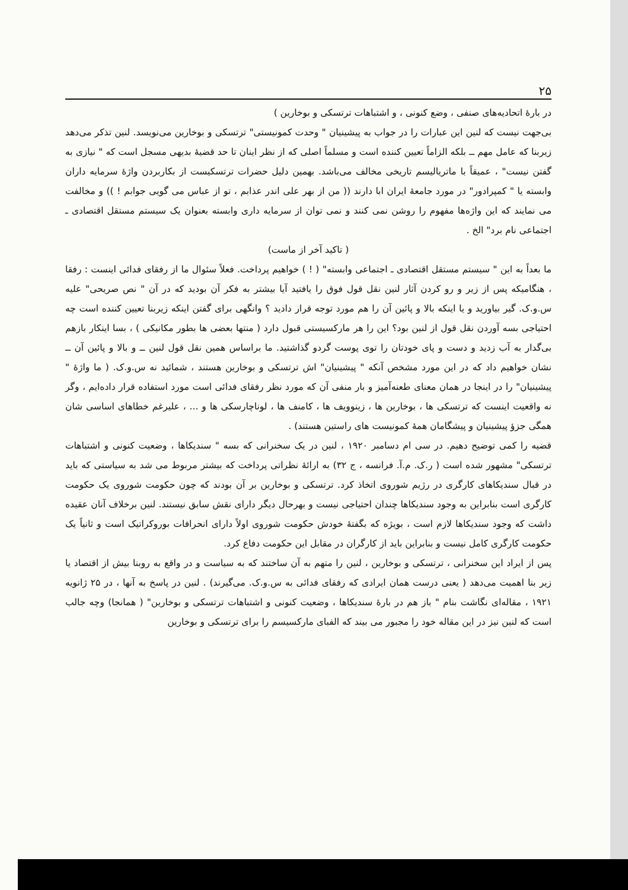۲۵
در بارهٔ اتحادیه‌های صنفی ، وضع کنونی ، و اشتباهات ترتسکی و بوخارین )
بی‌جهت نیست که لنین این عبارات را در جواب به پیشینیان " وحدت کمونیستی" ترتسکی و بوخارین می‌نویسد. لنین تذکر می‌دهد زیربنا که عامل مهم ــ بلکه الزاماً تعیین کننده است و مسلماً اصلی که از نظر اینان تا حد قضیهٔ بدیهی مسجل است که " نیازی به گفتن نیست" ، عمیقاً با ماتریالیسم تاریخی مخالف می‌باشد. بهمین دلیل حضرات ترتسکیست از بکاربردن واژهٔ سرمایه داران وابسته یا " کمپرادور" در مورد جامعهٔ ایران ابا دارند (( من از بهر علی اندر عذابم ، تو از عباس می گویی جوابم ! )) و مخالفت می نمایند که این واژه‌ها مفهوم را روشن نمی کنند و نمی توان از سرمایه داری وابسته بعنوان یک سیستم مستقل اقتصادی ـ اجتماعی نام برد" الخ .
( تاکید آخر از ماست)
ما بعداً به این " سیستم مستقل اقتصادی ـ اجتماعی وابسته" ( ! ) خواهیم پرداخت. فعلاً سئوال ما از رفقای فدائی اینست : رفقا ، هنگامیکه پس از زیر و رو کردن آثار لنین نقل قول فوق را یافتید آیا بیشتر به فکر آن بودید که در آن " نص صریحی" علیه س.و.ک. گیر بیاورید و یا اینکه بالا و پائین آن را هم مورد توجه قرار دادید ؟ وانگهی برای گفتن اینکه زیربنا تعیین کننده است چه احتیاجی بسه آوردن نقل قول از لنین بود؟ این را هر مارکسیستی قبول دارد ( منتها بعضی ها بطور مکانیکی ) ، بسا اینکار بازهم بی‌گدار به آب زدید و دست و پای خودتان را توی پوست گردو گذاشتید. ما براساس همین نقل قول لنین ــ و بالا و پائین آن ــ نشان خواهیم داد که در این مورد مشخص آنکه " پیشینیان" اش ترتسکی و بوخارین هستند ، شمائید نه س.و.ک. ( ما واژهٔ " پیشینیان" را در اینجا در همان معنای طعنه‌آمیز و بار منفی آن که مورد نظر رفقای فدائی است مورد استفاده قرار داده‌ایم ، وگر نه واقعیت اینست که ترتسکی ها ، بوخارین ها ، زینوویف ها ، کامنف ها ، لوناچارسکی ها و ... ، علیرغم خطاهای اساسی شان همگی جزؤ پیشینیان و پیشگامان همهٔ کمونیست های راستین هستند) .
قضیه را کمی توضیح دهیم. در سی ام دسامبر ۱۹۲۰ ، لنین در یک سخنرانی که بسه " سندیکاها ، وضعیت کنونی و اشتباهات ترتسکی" مشهور شده است ( ر.ک. م.آ. فرانسه ، ج ۳۲) به ارائهٔ نظراتی پرداخت که بیشتر مربوط می شد به سیاستی که باید در قبال سندیکاهای کارگری در رژیم شوروی اتخاذ کرد. ترتسکی و بوخارین بر آن بودند که چون حکومت شوروی یک حکومت کارگری است بنابراین به وجود سندیکاها چندان احتیاجی نیست و بهرحال دیگر دارای نقش سابق نیستند. لنین برخلاف آنان عقیده داشت که وجود سندیکاها لازم است ، بویژه که بگفتهٔ خودش حکومت شوروی اولاً دارای انحرافات بوروکراتیک است و ثانیاً یک حکومت کارگری کامل نیست و بنابراین باید از کارگران در مقابل این حکومت دفاع کرد.
پس از ایراد این سخنرانی ، ترتسکی و بوخارین ، لنین را متهم به آن ساختند که به سیاست و در واقع به روبنا بیش از اقتصاد یا زیر بنا اهمیت می‌دهد ( یعنی درست همان ایرادی که رفقای فدائی به س.و.ک. می‌گیرند) . لنین در پاسخ به آنها ، در ۲۵ ژانویه ۱۹۲۱ ، مقاله‌ای نگاشت بنام " باز هم در بارهٔ سندیکاها ، وضعیت کنونی و اشتباهات ترتسکی و بوخارین" ( همانجا) وچه جالب است که لنین نیز در این مقاله خود را مجبور می بیند که الفبای مارکسیسم را برای ترتسکی و بوخارین